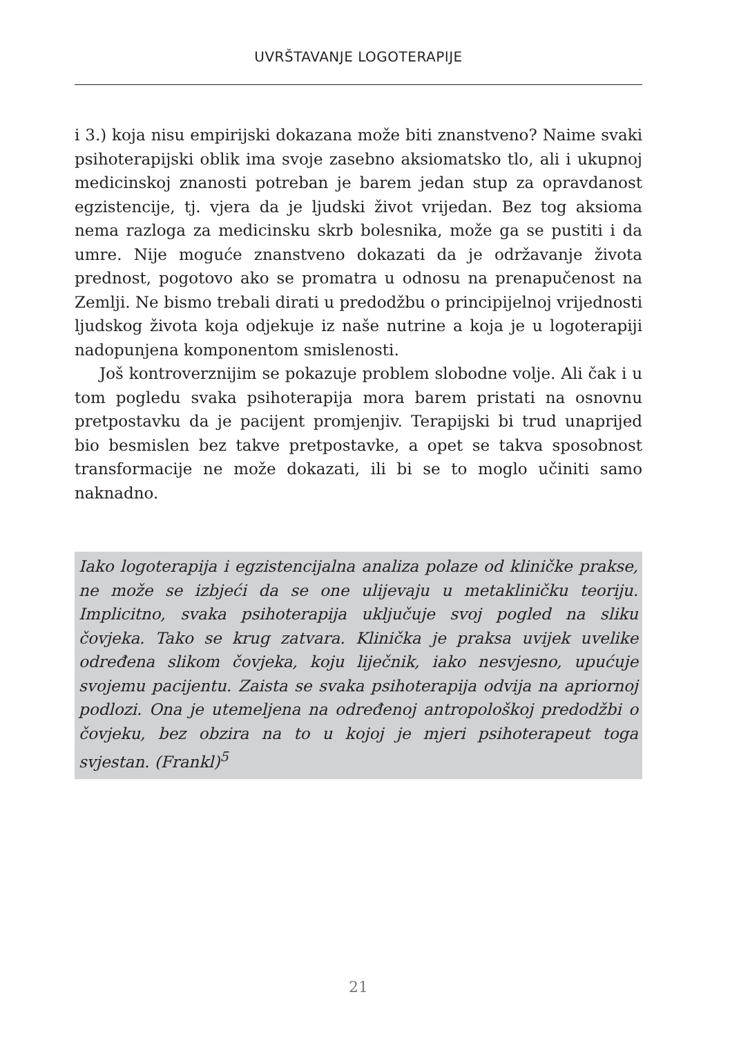UVRŠTAVANJE LOGOTERAPIJE
i 3.) koja nisu empirijski dokazana može biti znanstveno? Naime svaki psihoterapijski oblik ima svoje zasebno aksiomatsko tlo, ali i ukupnoj medicinskoj znanosti potreban je barem jedan stup za opravdanost egzistencije, tj. vjera da je ljudski život vrijedan. Bez tog aksioma nema razloga za medicinsku skrb bolesnika, može ga se pustiti i da umre. Nije moguće znanstveno dokazati da je održavanje života prednost, pogotovo ako se promatra u odnosu na prenapučenost na Zemlji. Ne bismo trebali dirati u predodžbu o principijelnoj vrijednosti ljudskog života koja odjekuje iz naše nutrine a koja je u logoterapiji nadopunjena komponentom smislenosti.
Još kontroverznijim se pokazuje problem slobodne volje. Ali čak i u tom pogledu svaka psihoterapija mora barem pristati na osnovnu pretpostavku da je pacijent promjenjiv. Terapijski bi trud unaprijed bio besmislen bez takve pretpostavke, a opet se takva sposobnost transformacije ne može dokazati, ili bi se to moglo učiniti samo naknadno.
Iako logoterapija i egzistencijalna analiza polaze od kliničke prakse, ne može se izbjeći da se one ulijevaju u metakliničku teoriju. Implicitno, svaka psihoterapija uključuje svoj pogled na sliku čovjeka. Tako se krug zatvara. Klinička je praksa uvijek uvelike određena slikom čovjeka, koju liječnik, iako nesvjesno, upućuje svojemu pacijentu. Zaista se svaka psihoterapija odvija na apriornoj podlozi. Ona je utemeljena na određenoj antropološkoj predodžbi o čovjeku, bez obzira na to u kojoj je mjeri psihoterapeut toga svjestan. (Frankl)<sup>5</sup>
21